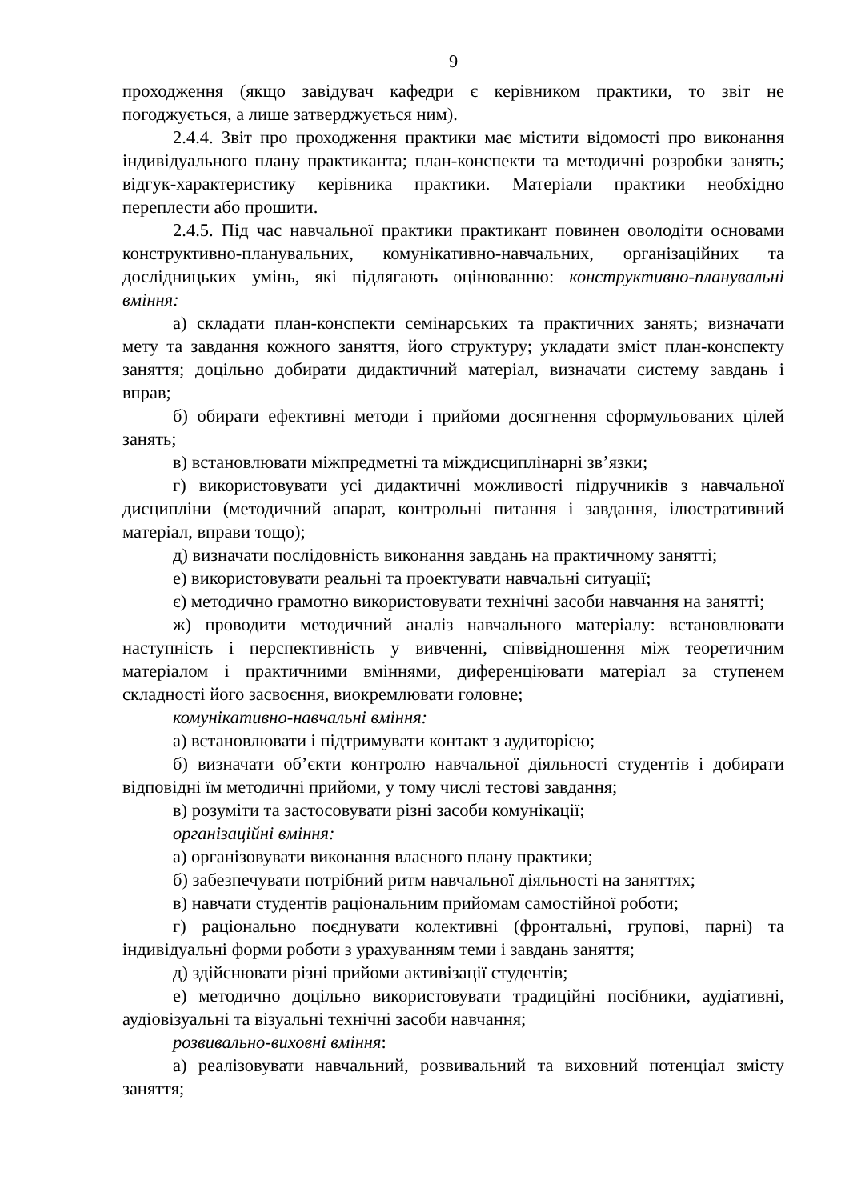9
проходження (якщо завідувач кафедри є керівником практики, то звіт не погоджується, а лише затверджується ним).
2.4.4. Звіт про проходження практики має містити відомості про виконання індивідуального плану практиканта; план-конспекти та методичні розробки занять; відгук-характеристику керівника практики. Матеріали практики необхідно переплести або прошити.
2.4.5. Під час навчальної практики практикант повинен оволодіти основами конструктивно-планувальних, комунікативно-навчальних, організаційних та дослідницьких умінь, які підлягають оцінюванню: конструктивно-планувальні вміння:
а) складати план-конспекти семінарських та практичних занять; визначати мету та завдання кожного заняття, його структуру; укладати зміст план-конспекту заняття; доцільно добирати дидактичний матеріал, визначати систему завдань і вправ;
б) обирати ефективні методи і прийоми досягнення сформульованих цілей занять;
в) встановлювати міжпредметні та міждисциплінарні зв’язки;
г) використовувати усі дидактичні можливості підручників з навчальної дисципліни (методичний апарат, контрольні питання і завдання, ілюстративний матеріал, вправи тощо);
д) визначати послідовність виконання завдань на практичному занятті;
е) використовувати реальні та проектувати навчальні ситуації;
є) методично грамотно використовувати технічні засоби навчання на занятті;
ж) проводити методичний аналіз навчального матеріалу: встановлювати наступність і перспективність у вивченні, співвідношення між теоретичним матеріалом і практичними вміннями, диференціювати матеріал за ступенем складності його засвоєння, виокремлювати головне;
комунікативно-навчальні вміння:
а) встановлювати і підтримувати контакт з аудиторією;
б) визначати об’єкти контролю навчальної діяльності студентів і добирати відповідні їм методичні прийоми, у тому числі тестові завдання;
в) розуміти та застосовувати різні засоби комунікації;
організаційні вміння:
а) організовувати виконання власного плану практики;
б) забезпечувати потрібний ритм навчальної діяльності на заняттях;
в) навчати студентів раціональним прийомам самостійної роботи;
г) раціонально поєднувати колективні (фронтальні, групові, парні) та індивідуальні форми роботи з урахуванням теми і завдань заняття;
д) здійснювати різні прийоми активізації студентів;
е) методично доцільно використовувати традиційні посібники, аудіативні, аудіовізуальні та візуальні технічні засоби навчання;
розвивально-виховні вміння:
а) реалізовувати навчальний, розвивальний та виховний потенціал змісту заняття;